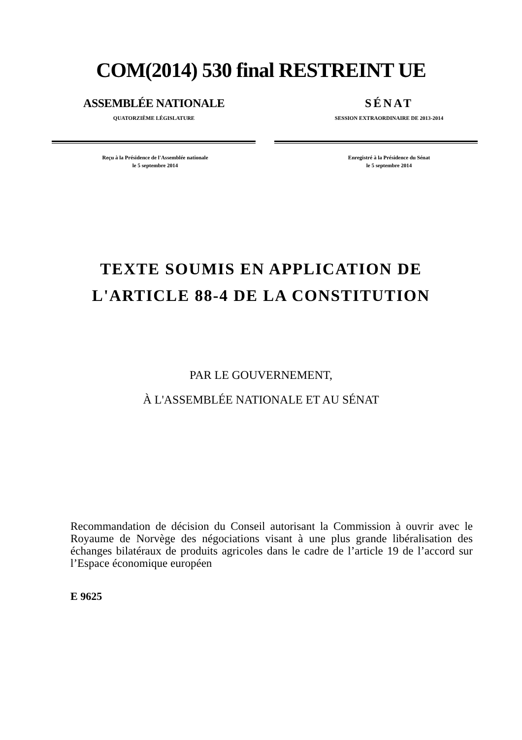COM(2014) 530 final RESTREINT UE
ASSEMBLÉE NATIONALE
QUATORZIÈME LÉGISLATURE
SÉNAT
SESSION EXTRAORDINAIRE DE 2013-2014
Reçu à la Présidence de l'Assemblée nationale
le 5 septembre 2014
Enregistré à la Présidence du Sénat
le 5 septembre 2014
TEXTE SOUMIS EN APPLICATION DE
L'ARTICLE 88-4 DE LA CONSTITUTION
PAR LE GOUVERNEMENT,
À L'ASSEMBLÉE NATIONALE ET AU SÉNAT
Recommandation de décision du Conseil autorisant la Commission à ouvrir avec le Royaume de Norvège des négociations visant à une plus grande libéralisation des échanges bilatéraux de produits agricoles dans le cadre de l’article 19 de l’accord sur l’Espace économique européen
E 9625